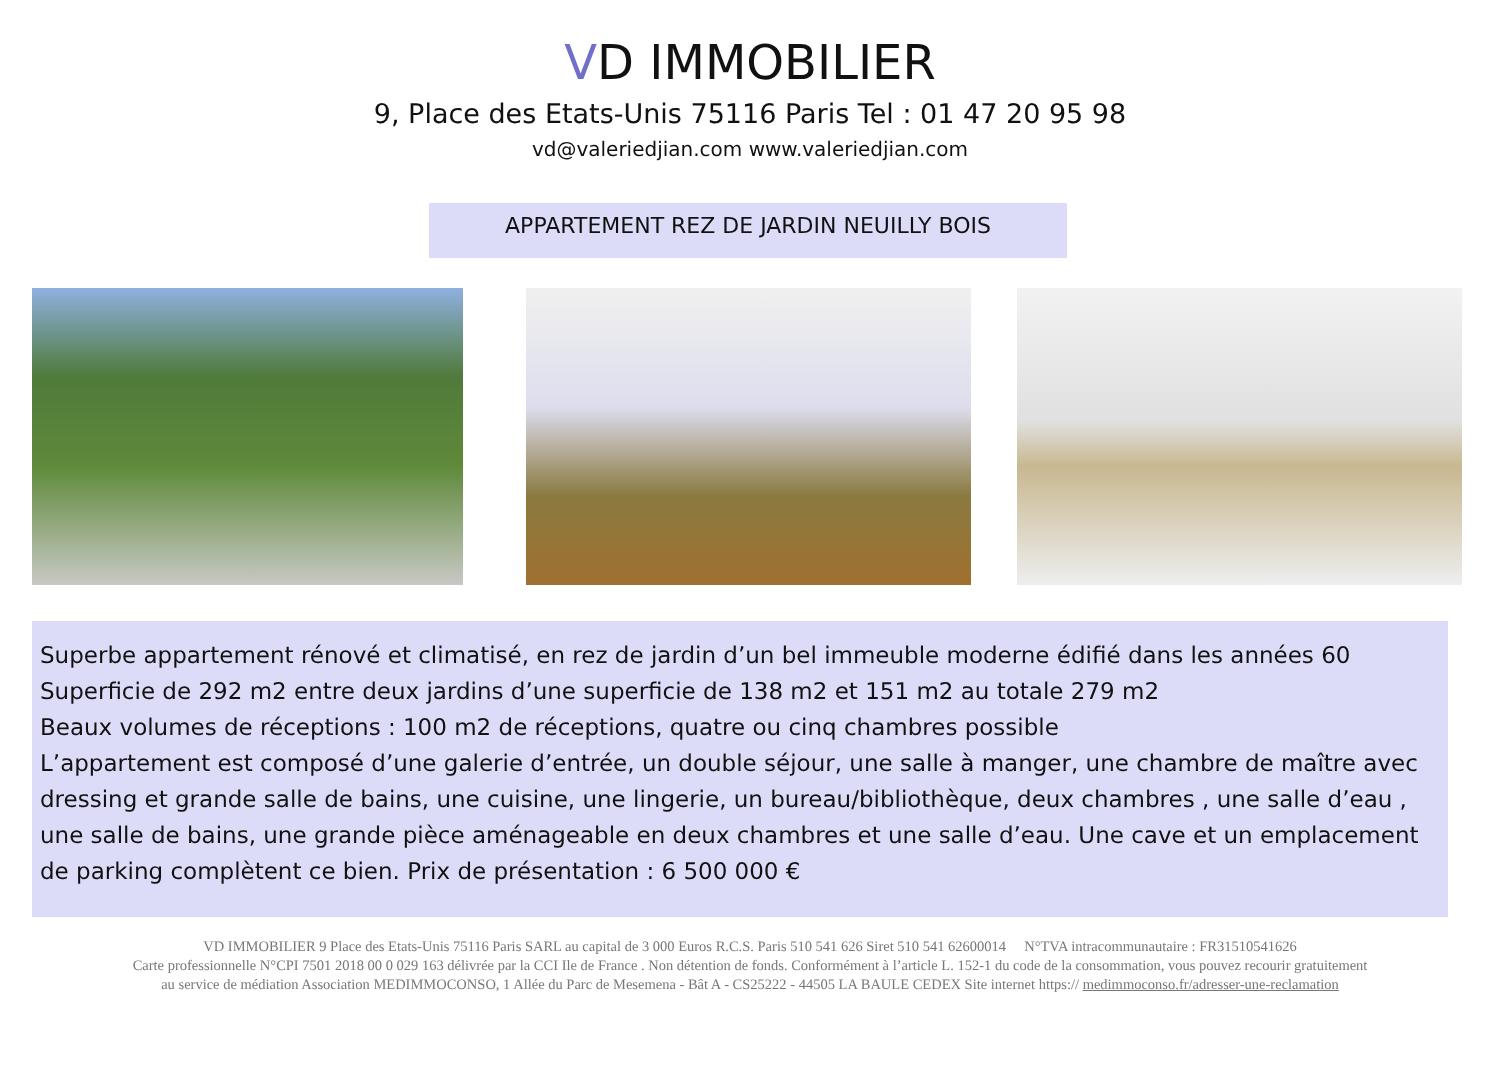VD IMMOBILIER
9, Place des Etats-Unis 75116 Paris Tel : 01 47 20 95 98
vd@valeriedjian.com www.valeriedjian.com
APPARTEMENT REZ DE JARDIN NEUILLY BOIS
Superbe appartement rénové et climatisé, en rez de jardin d’un bel immeuble moderne édifié dans les années 60
Superficie de 292 m2 entre deux jardins d’une superficie de 138 m2 et 151 m2 au totale 279 m2
Beaux volumes de réceptions : 100 m2 de réceptions, quatre ou cinq chambres possible
L’appartement est composé d’une galerie d’entrée, un double séjour, une salle à manger, une chambre de maître avec dressing et grande salle de bains, une cuisine, une lingerie, un bureau/bibliothèque, deux chambres , une salle d’eau , une salle de bains, une grande pièce aménageable en deux chambres et une salle d’eau. Une cave et un emplacement de parking complètent ce bien. Prix de présentation : 6 500 000 €
VD IMMOBILIER 9 Place des Etats-Unis 75116 Paris SARL au capital de 3 000 Euros R.C.S. Paris 510 541 626 Siret 510 541 62600014 N°TVA intracommunautaire : FR31510541626
Carte professionnelle N°CPI 7501 2018 00 0 029 163 délivrée par la CCI Ile de France . Non détention de fonds. Conformément à l’article L. 152-1 du code de la consommation, vous pouvez recourir gratuitement
au service de médiation Association MEDIMMOCONSO, 1 Allée du Parc de Mesemena - Bât A - CS25222 - 44505 LA BAULE CEDEX Site internet https:// medimmoconso.fr/adresser-une-reclamation